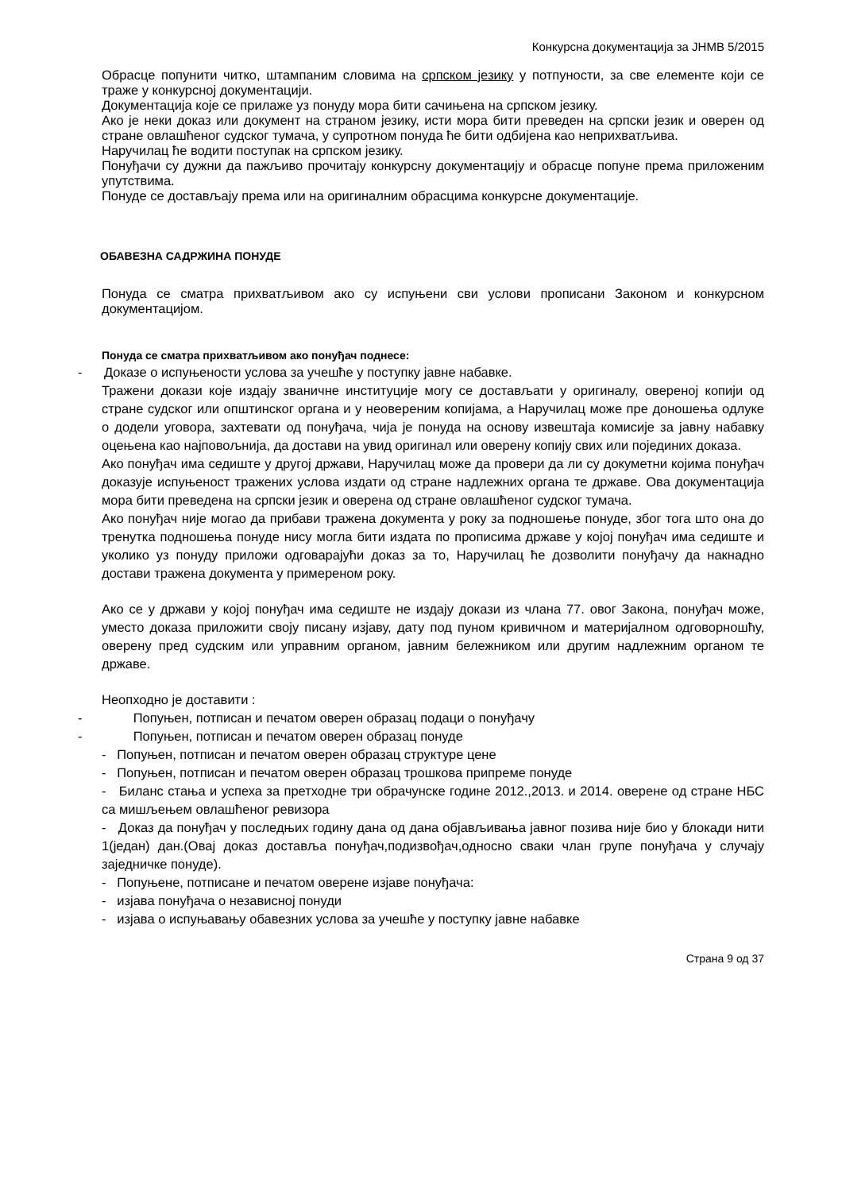Конкурсна документација за ЈНМВ 5/2015
Обрасце попунити читко, штампаним словима на српском језику у потпуности, за све елементе који се траже у конкурсној документацији.
Документација које се прилаже уз понуду мора бити сачињена на српском језику.
Ако је неки доказ или документ на страном језику, исти мора бити преведен на српски језик и оверен од стране овлашћеног судског тумача, у супротном понуда ће бити одбијена као неприхватљива.
Наручилац ће водити поступак на српском језику.
Понуђачи су дужни да пажљиво прочитају конкурсну документацију и обрасце попуне према приложеним упутствима.
Понуде се достављају према или на оригиналним обрасцима конкурсне документације.
ОБАВЕЗНА САДРЖИНА ПОНУДЕ
Понуда се сматра прихватљивом ако су испуњени сви услови прописани Законом и конкурсном документацијом.
Понуда се сматра прихватљивом ако понуђач поднесе:
- Доказе о испуњености услова за учешће у поступку јавне набавке.
Тражени докази које издају званичне институције могу се достављати у оригиналу, овереној копији од стране судског или општинског органа и у неовереним копијама, а Наручилац може пре доношења одлуке о додели уговора, захтевати од понуђача, чија је понуда на основу извештаја комисије за јавну набавку оцењена као најповољнија, да достави на увид оригинал или оверену копију свих или појединих доказа.
Ако понуђач има седиште у другој држави, Наручилац може да провери да ли су докуметни којима понуђач доказује испуњеност тражених услова издати од стране надлежних органа те државе. Ова документација мора бити преведена на српски језик и оверена од стране овлашћеног судског тумача.
Ако понуђач није могао да прибави тражена документа у року за подношење понуде, због тога што она до тренутка подношења понуде нису могла бити издата по прописима државе у којој понуђач има седиште и уколико уз понуду приложи одговарајући доказ за то, Наручилац ће дозволити понуђачу да накнадно достави тражена документа у примереном року.
Ако се у држави у којој понуђач има седиште не издају докази из члана 77. овог Закона, понуђач може, уместо доказа приложити своју писану изјаву, дату под пуном кривичном и материјалном одговорношћу, оверену пред судским или управним органом, јавним бележником или другим надлежним органом те државе.
Неопходно је доставити :
- Попуњен, потписан и печатом оверен образац подаци о понуђачу
- Попуњен, потписан и печатом оверен образац понуде
- Попуњен, потписан и печатом оверен образац структуре цене
- Попуњен, потписан и печатом оверен образац трошкова припреме понуде
- Биланс стања и успеха за претходне три обрачунске године 2012.,2013. и 2014. оверене од стране НБС са мишљењем овлашћеног ревизора
- Доказ да понуђач у последњих годину дана од дана објављивања јавног позива није био у блокади нити 1(један) дан.(Овај доказ доставља понуђач,подизвођач,односно сваки члан групе понуђача у случају заједничке понуде).
- Попуњене, потписане и печатом оверене изјаве понуђача:
- изјава понуђача о независној понуди
- изјава о испуњавању обавезних услова за учешће у поступку јавне набавке
Страна 9 од 37